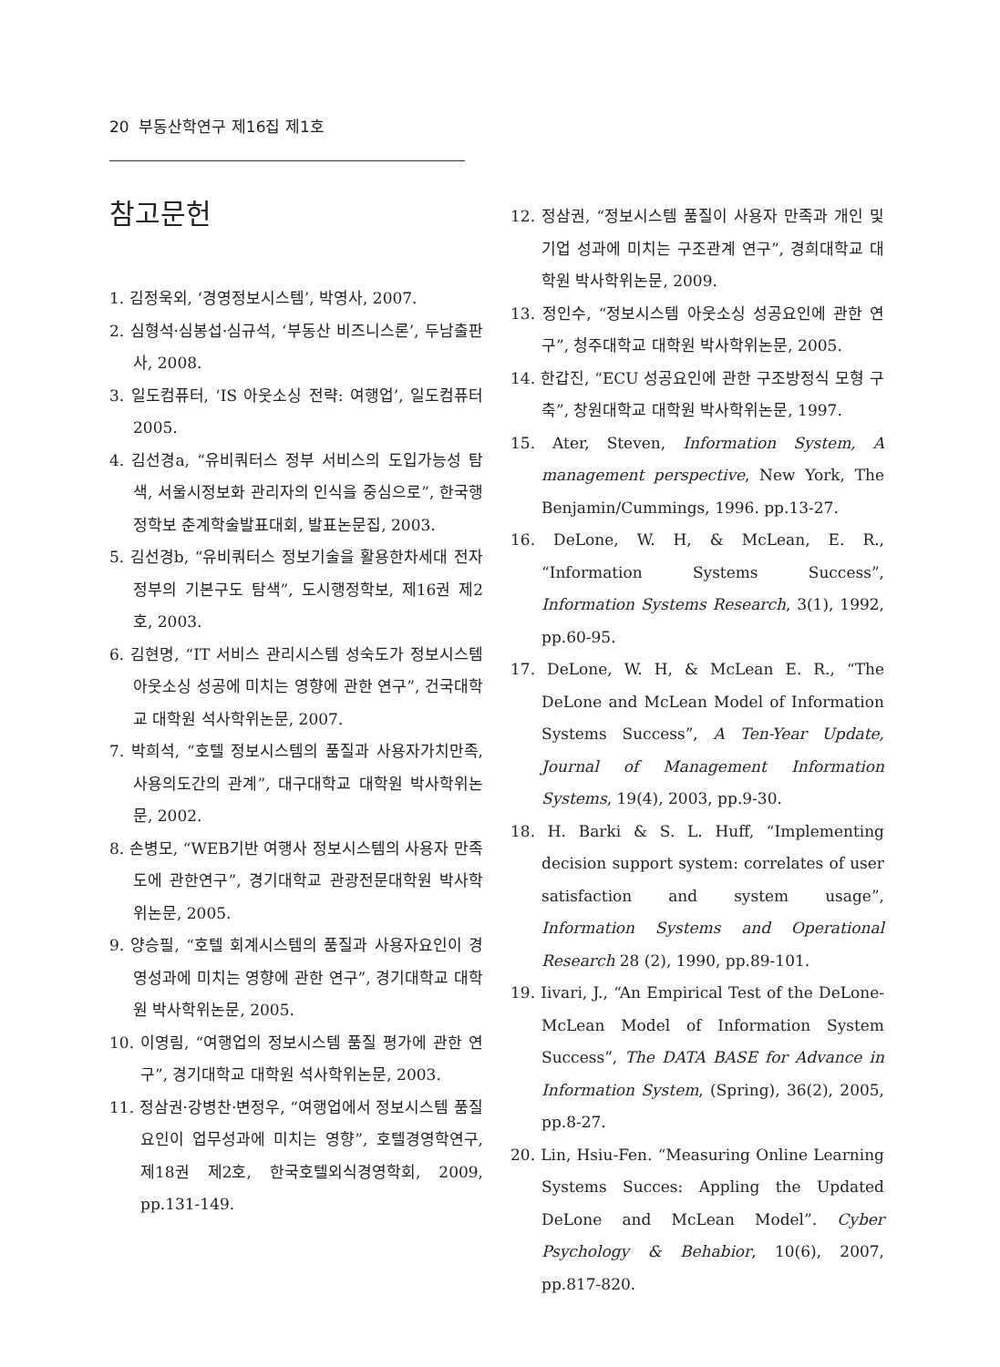20 부동산학연구 제16집 제1호
참고문헌
1. 김정욱외, ‘경영정보시스템’, 박영사, 2007.
2. 심형석·심봉섭·심규석, ‘부동산 비즈니스론’, 두남출판사, 2008.
3. 일도컴퓨터, ‘IS 아웃소싱 전략: 여행업’, 일도컴퓨터 2005.
4. 김선경a, “유비쿼터스 정부 서비스의 도입가능성 탐색, 서울시정보화 관리자의 인식을 중심으로”, 한국행정학보 춘계학술발표대회, 발표논문집, 2003.
5. 김선경b, “유비쿼터스 정보기술을 활용한차세대 전자정부의 기본구도 탐색”, 도시행정학보, 제16권 제2호, 2003.
6. 김현명, “IT 서비스 관리시스템 성숙도가 정보시스템 아웃소싱 성공에 미치는 영향에 관한 연구”, 건국대학교 대학원 석사학위논문, 2007.
7. 박희석, “호텔 정보시스템의 품질과 사용자가치만족, 사용의도간의 관계”, 대구대학교 대학원 박사학위논문, 2002.
8. 손병모, “WEB기반 여행사 정보시스템의 사용자 만족도에 관한연구”, 경기대학교 관광전문대학원 박사학위논문, 2005.
9. 양승필, “호텔 회계시스템의 품질과 사용자요인이 경영성과에 미치는 영향에 관한 연구”, 경기대학교 대학원 박사학위논문, 2005.
10. 이영림, “여행업의 정보시스템 품질 평가에 관한 연구”, 경기대학교 대학원 석사학위논문, 2003.
11. 정삼권·강병찬·변정우, “여행업에서 정보시스템 품질요인이 업무성과에 미치는 영향”, 호텔경영학연구, 제18권 제2호, 한국호텔외식경영학회, 2009, pp.131-149.
12. 정삼권, “정보시스템 품질이 사용자 만족과 개인 및 기업 성과에 미치는 구조관계 연구”, 경희대학교 대학원 박사학위논문, 2009.
13. 정인수, “정보시스템 아웃소싱 성공요인에 관한 연구”, 청주대학교 대학원 박사학위논문, 2005.
14. 한갑진, “ECU 성공요인에 관한 구조방정식 모형 구축”, 창원대학교 대학원 박사학위논문, 1997.
15. Ater, Steven, Information System, A management perspective, New York, The Benjamin/Cummings, 1996. pp.13-27.
16. DeLone, W. H, & McLean, E. R., “Information Systems Success”, Information Systems Research, 3(1), 1992, pp.60-95.
17. DeLone, W. H, & McLean E. R., “The DeLone and McLean Model of Information Systems Success”, A Ten-Year Update, Journal of Management Information Systems, 19(4), 2003, pp.9-30.
18. H. Barki & S. L. Huff, “Implementing decision support system: correlates of user satisfaction and system usage”, Information Systems and Operational Research 28 (2), 1990, pp.89-101.
19. Iivari, J., “An Empirical Test of the DeLone-McLean Model of Information System Success”, The DATA BASE for Advance in Information System, (Spring), 36(2), 2005, pp.8-27.
20. Lin, Hsiu-Fen. “Measuring Online Learning Systems Succes: Appling the Updated DeLone and McLean Model”. Cyber Psychology & Behabior, 10(6), 2007, pp.817-820.